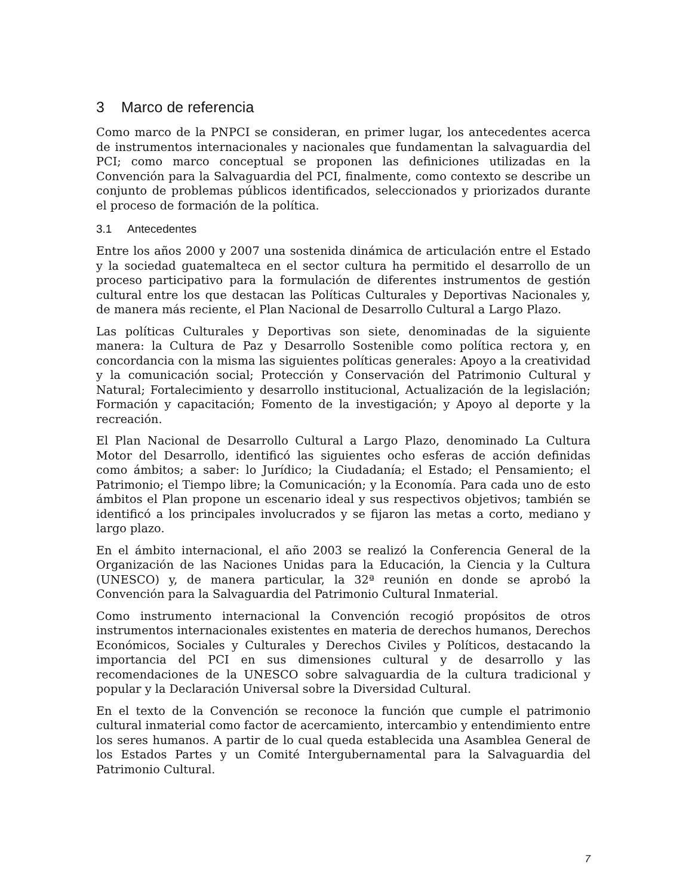3 Marco de referencia
Como marco de la PNPCI se consideran, en primer lugar, los antecedentes acerca de instrumentos internacionales y nacionales que fundamentan la salvaguardia del PCI; como marco conceptual se proponen las definiciones utilizadas en la Convención para la Salvaguardia del PCI, finalmente, como contexto se describe un conjunto de problemas públicos identificados, seleccionados y priorizados durante el proceso de formación de la política.
3.1 Antecedentes
Entre los años 2000 y 2007 una sostenida dinámica de articulación entre el Estado y la sociedad guatemalteca en el sector cultura ha permitido el desarrollo de un proceso participativo para la formulación de diferentes instrumentos de gestión cultural entre los que destacan las Políticas Culturales y Deportivas Nacionales y, de manera más reciente, el Plan Nacional de Desarrollo Cultural a Largo Plazo.
Las políticas Culturales y Deportivas son siete, denominadas de la siguiente manera: la Cultura de Paz y Desarrollo Sostenible como política rectora y, en concordancia con la misma las siguientes políticas generales: Apoyo a la creatividad y la comunicación social; Protección y Conservación del Patrimonio Cultural y Natural; Fortalecimiento y desarrollo institucional, Actualización de la legislación; Formación y capacitación; Fomento de la investigación; y Apoyo al deporte y la recreación.
El Plan Nacional de Desarrollo Cultural a Largo Plazo, denominado La Cultura Motor del Desarrollo, identificó las siguientes ocho esferas de acción definidas como ámbitos; a saber: lo Jurídico; la Ciudadanía; el Estado; el Pensamiento; el Patrimonio; el Tiempo libre; la Comunicación; y la Economía. Para cada uno de esto ámbitos el Plan propone un escenario ideal y sus respectivos objetivos; también se identificó a los principales involucrados y se fijaron las metas a corto, mediano y largo plazo.
En el ámbito internacional, el año 2003 se realizó la Conferencia General de la Organización de las Naciones Unidas para la Educación, la Ciencia y la Cultura (UNESCO) y, de manera particular, la 32ª reunión en donde se aprobó la Convención para la Salvaguardia del Patrimonio Cultural Inmaterial.
Como instrumento internacional la Convención recogió propósitos de otros instrumentos internacionales existentes en materia de derechos humanos, Derechos Económicos, Sociales y Culturales y Derechos Civiles y Políticos, destacando la importancia del PCI en sus dimensiones cultural y de desarrollo y las recomendaciones de la UNESCO sobre salvaguardia de la cultura tradicional y popular y la Declaración Universal sobre la Diversidad Cultural.
En el texto de la Convención se reconoce la función que cumple el patrimonio cultural inmaterial como factor de acercamiento, intercambio y entendimiento entre los seres humanos. A partir de lo cual queda establecida una Asamblea General de los Estados Partes y un Comité Intergubernamental para la Salvaguardia del Patrimonio Cultural.
7